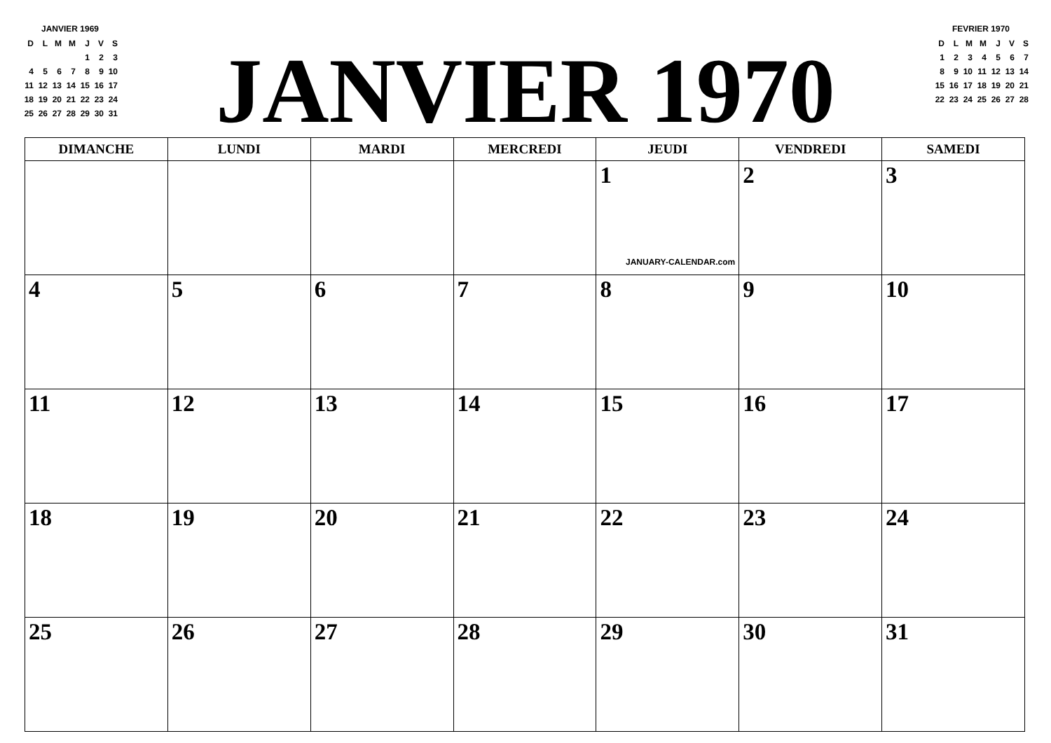JANVIER 1969
| D | L | M | M | J | V | S |
| | | | | 1 | 2 | 3 |
| 4 | 5 | 6 | 7 | 8 | 9 | 10 |
| 11 | 12 | 13 | 14 | 15 | 16 | 17 |
| 18 | 19 | 20 | 21 | 22 | 23 | 24 |
| 25 | 26 | 27 | 28 | 29 | 30 | 31 |
JANVIER 1970
FEVRIER 1970
| D | L | M | M | J | V | S |
| 1 | 2 | 3 | 4 | 5 | 6 | 7 |
| 8 | 9 | 10 | 11 | 12 | 13 | 14 |
| 15 | 16 | 17 | 18 | 19 | 20 | 21 |
| 22 | 23 | 24 | 25 | 26 | 27 | 28 |
| DIMANCHE | LUNDI | MARDI | MERCREDI | JEUDI | VENDREDI | SAMEDI |
| --- | --- | --- | --- | --- | --- | --- |
| | | | | 1 JANUARY-CALENDAR.com | 2 | 3 |
| 4 | 5 | 6 | 7 | 8 | 9 | 10 |
| 11 | 12 | 13 | 14 | 15 | 16 | 17 |
| 18 | 19 | 20 | 21 | 22 | 23 | 24 |
| 25 | 26 | 27 | 28 | 29 | 30 | 31 |